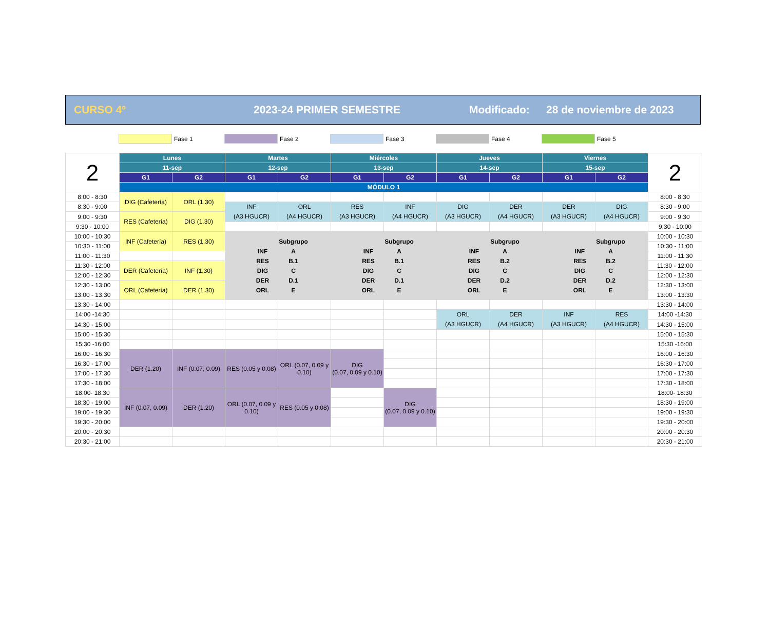CURSO 4º 2023-24 PRIMER SEMESTRE Modificado: 28 de noviembre de 2023
Fase 1 Fase 2 Fase 3 Fase 4 Fase 5
| 2 | Lunes | | Martes | | Miércoles | | Jueves | | Viernes | | 2 |
| --- | --- | --- | --- | --- | --- | --- | --- | --- | --- | --- | --- |
| | 11-sep | | 12-sep | | 13-sep | | 14-sep | | 15-sep | | |
| | G1 | G2 | G1 | G2 | G1 | G2 | G1 | G2 | G1 | G2 | |
| | MÓDULO 1 | | | | | | | | | | |
| 8:00 - 8:30 | DIG (Cafetería) | ORL (1.30) | | | | | | | | | 8:00 - 8:30 |
| 8:30 - 9:00 | | | INF (A3 HGUCR) | ORL (A4 HGUCR) | RES (A3 HGUCR) | INF (A4 HGUCR) | DIG (A3 HGUCR) | DER (A4 HGUCR) | DER (A3 HGUCR) | DIG (A4 HGUCR) | 8:30 - 9:00 |
| 9:00 - 9:30 | RES (Cafetería) | DIG (1.30) | | | | | | | | | 9:00 - 9:30 |
| 9:30 - 10:00 | | | | | | | | | | | 9:30 - 10:00 |
| 10:00 - 10:30 | INF (Cafetería) | RES (1.30) | / / Subgrupo / / INF / A / / RES / B.1 / / DIG / C / / DER / D.1 / / ORL / E / | | / / Subgrupo / / INF / A / / RES / B.1 / / DIG / C / / DER / D.1 / / ORL / E / | | / / Subgrupo / / INF / A / / RES / B.2 / / DIG / C / / DER / D.2 / / ORL / E / | | / / Subgrupo / / INF / A / / RES / B.2 / / DIG / C / / DER / D.2 / / ORL / E / | | 10:00 - 10:30 |
| 10:30 - 11:00 | | | | | | | | | | | 10:30 - 11:00 |
| 11:00 - 11:30 | | | | | | | | | | | 11:00 - 11:30 |
| 11:30 - 12:00 | DER (Cafetería) | INF (1.30) | | | | | | | | | 11:30 - 12:00 |
| 12:00 - 12:30 | | | | | | | | | | | 12:00 - 12:30 |
| 12:30 - 13:00 | ORL (Cafetería) | DER (1.30) | | | | | | | | | 12:30 - 13:00 |
| 13:00 - 13:30 | | | | | | | | | | | 13:00 - 13:30 |
| 13:30 - 14:00 | | | | | | | | | | | 13:30 - 14:00 |
| 14:00 -14:30 | | | | | | | ORL (A3 HGUCR) | DER (A4 HGUCR) | INF (A3 HGUCR) | RES (A4 HGUCR) | 14:00 -14:30 |
| 14:30 - 15:00 | | | | | | | | | | | 14:30 - 15:00 |
| 15:00 - 15:30 | | | | | | | | | | | 15:00 - 15:30 |
| 15:30 -16:00 | | | | | | | | | | | 15:30 -16:00 |
| 16:00 - 16:30 | DER (1.20) | INF (0.07, 0.09) | RES (0.05 y 0.08) | ORL (0.07, 0.09 y 0.10) | DIG (0.07, 0.09 y 0.10) | | | | | | 16:00 - 16:30 |
| 16:30 - 17:00 | | | | | | | | | | | 16:30 - 17:00 |
| 17:00 - 17:30 | | | | | | | | | | | 17:00 - 17:30 |
| 17:30 - 18:00 | | | | | | | | | | | 17:30 - 18:00 |
| 18:00- 18:30 | INF (0.07, 0.09) | DER (1.20) | ORL (0.07, 0.09 y 0.10) | RES (0.05 y 0.08) | | DIG (0.07, 0.09 y 0.10) | | | | | 18:00- 18:30 |
| 18:30 - 19:00 | | | | | | | | | | | 18:30 - 19:00 |
| 19:00 - 19:30 | | | | | | | | | | | 19:00 - 19:30 |
| 19:30 - 20:00 | | | | | | | | | | | 19:30 - 20:00 |
| 20:00 - 20:30 | | | | | | | | | | | 20:00 - 20:30 |
| 20:30 - 21:00 | | | | | | | | | | | 20:30 - 21:00 |